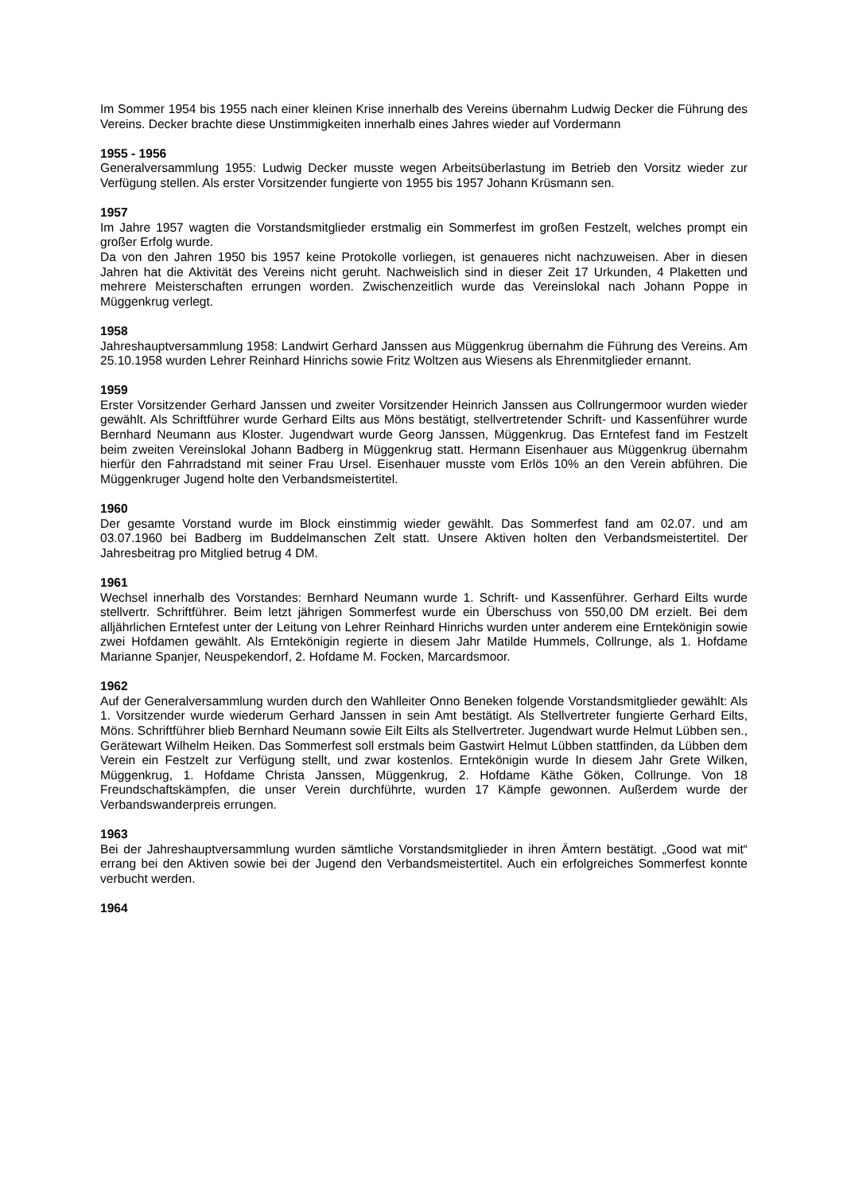Im Sommer 1954 bis 1955 nach einer kleinen Krise innerhalb des Vereins übernahm Ludwig Decker die Führung des Vereins. Decker brachte diese Unstimmigkeiten innerhalb eines Jahres wieder auf Vordermann
1955 - 1956
Generalversammlung 1955: Ludwig Decker musste wegen Arbeitsüberlastung im Betrieb den Vorsitz wieder zur Verfügung stellen. Als erster Vorsitzender fungierte von 1955 bis 1957 Johann Krüsmann sen.
1957
Im Jahre 1957 wagten die Vorstandsmitglieder erstmalig ein Sommerfest im großen Festzelt, welches prompt ein großer Erfolg wurde.
Da von den Jahren 1950 bis 1957 keine Protokolle vorliegen, ist genaueres nicht nachzuweisen. Aber in diesen Jahren hat die Aktivität des Vereins nicht geruht. Nachweislich sind in dieser Zeit 17 Urkunden, 4 Plaketten und mehrere Meisterschaften errungen worden. Zwischenzeitlich wurde das Vereinslokal nach Johann Poppe in Müggenkrug verlegt.
1958
Jahreshauptversammlung 1958: Landwirt Gerhard Janssen aus Müggenkrug übernahm die Führung des Vereins. Am 25.10.1958 wurden Lehrer Reinhard Hinrichs sowie Fritz Woltzen aus Wiesens als Ehrenmitglieder ernannt.
1959
Erster Vorsitzender Gerhard Janssen und zweiter Vorsitzender Heinrich Janssen aus Collrungermoor wurden wieder gewählt. Als Schriftführer wurde Gerhard Eilts aus Möns bestätigt, stellvertretender Schrift- und Kassenführer wurde Bernhard Neumann aus Kloster. Jugendwart wurde Georg Janssen, Müggenkrug. Das Erntefest fand im Festzelt beim zweiten Vereinslokal Johann Badberg in Müggenkrug statt. Hermann Eisenhauer aus Müggenkrug übernahm hierfür den Fahrradstand mit seiner Frau Ursel. Eisenhauer musste vom Erlös 10% an den Verein abführen. Die Müggenkruger Jugend holte den Verbandsmeistertitel.
1960
Der gesamte Vorstand wurde im Block einstimmig wieder gewählt. Das Sommerfest fand am 02.07. und am 03.07.1960 bei Badberg im Buddelmanschen Zelt statt. Unsere Aktiven holten den Verbandsmeistertitel. Der Jahresbeitrag pro Mitglied betrug 4 DM.
1961
Wechsel innerhalb des Vorstandes: Bernhard Neumann wurde 1. Schrift- und Kassenführer. Gerhard Eilts wurde stellvertr. Schriftführer. Beim letzt jährigen Sommerfest wurde ein Überschuss von 550,00 DM erzielt. Bei dem alljährlichen Erntefest unter der Leitung von Lehrer Reinhard Hinrichs wurden unter anderem eine Erntekönigin sowie zwei Hofdamen gewählt. Als Erntekönigin regierte in diesem Jahr Matilde Hummels, Collrunge, als 1. Hofdame Marianne Spanjer, Neuspekendorf, 2. Hofdame M. Focken, Marcardsmoor.
1962
Auf der Generalversammlung wurden durch den Wahlleiter Onno Beneken folgende Vorstandsmitglieder gewählt: Als 1. Vorsitzender wurde wiederum Gerhard Janssen in sein Amt bestätigt. Als Stellvertreter fungierte Gerhard Eilts, Möns. Schriftführer blieb Bernhard Neumann sowie Eilt Eilts als Stellvertreter. Jugendwart wurde Helmut Lübben sen., Gerätewart Wilhelm Heiken. Das Sommerfest soll erstmals beim Gastwirt Helmut Lübben stattfinden, da Lübben dem Verein ein Festzelt zur Verfügung stellt, und zwar kostenlos. Erntekönigin wurde In diesem Jahr Grete Wilken, Müggenkrug, 1. Hofdame Christa Janssen, Müggenkrug, 2. Hofdame Käthe Göken, Collrunge. Von 18 Freundschaftskämpfen, die unser Verein durchführte, wurden 17 Kämpfe gewonnen. Außerdem wurde der Verbandswanderpreis errungen.
1963
Bei der Jahreshauptversammlung wurden sämtliche Vorstandsmitglieder in ihren Ämtern bestätigt. „Good wat mit“ errang bei den Aktiven sowie bei der Jugend den Verbandsmeistertitel. Auch ein erfolgreiches Sommerfest konnte verbucht werden.
1964